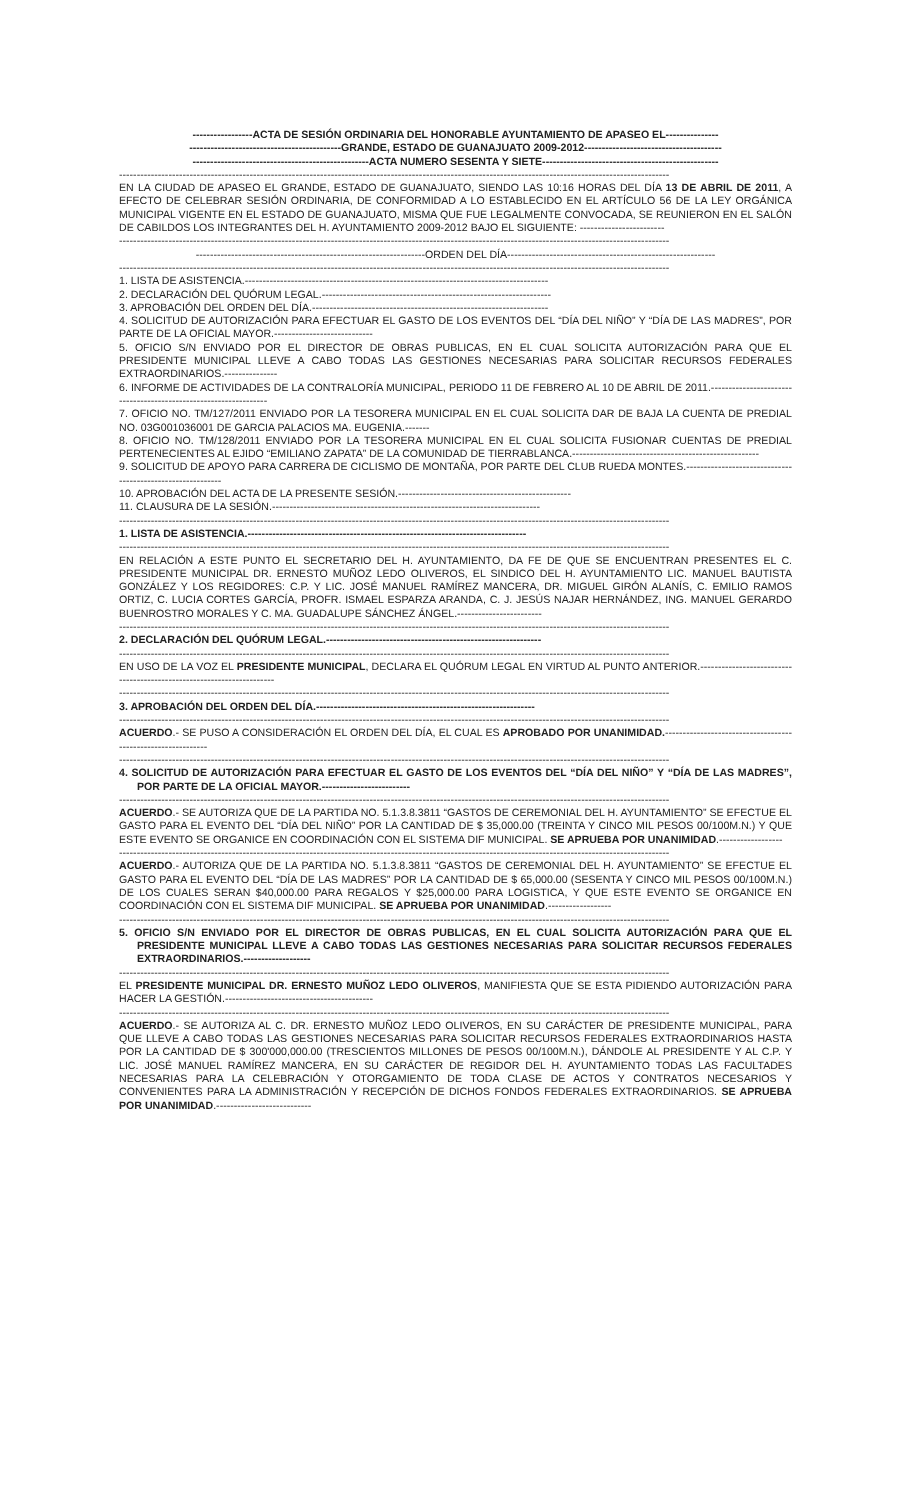-----------------ACTA DE SESIÓN ORDINARIA DEL HONORABLE AYUNTAMIENTO DE APASEO EL---------------
-------------------------------------------GRANDE, ESTADO DE GUANAJUATO 2009-2012---------------------------------------
--------------------------------------------------ACTA NUMERO SESENTA Y SIETE--------------------------------------------------
------------------------------------------------------------------------------------------------------------------------------------------------------------
EN LA CIUDAD DE APASEO EL GRANDE, ESTADO DE GUANAJUATO, SIENDO LAS 10:16 HORAS DEL DÍA 13 DE ABRIL DE 2011, A EFECTO DE CELEBRAR SESIÓN ORDINARIA, DE CONFORMIDAD A LO ESTABLECIDO EN EL ARTÍCULO 56 DE LA LEY ORGÁNICA MUNICIPAL VIGENTE EN EL ESTADO DE GUANAJUATO, MISMA QUE FUE LEGALMENTE CONVOCADA, SE REUNIERON EN EL SALÓN DE CABILDOS LOS INTEGRANTES DEL H. AYUNTAMIENTO 2009-2012 BAJO EL SIGUIENTE: ------------------------
------------------------------------------------------------------------------------------------------------------------------------------------------------
-----------------------------------------------------------------ORDEN DEL DÍA-----------------------------------------------------------
------------------------------------------------------------------------------------------------------------------------------------------------------------
1. LISTA DE ASISTENCIA.--------------------------------------------------------------------------------------
2. DECLARACIÓN DEL QUÓRUM LEGAL.-----------------------------------------------------------------
3. APROBACIÓN DEL ORDEN DEL DÍA.-------------------------------------------------------------------
4. SOLICITUD DE AUTORIZACIÓN PARA EFECTUAR EL GASTO DE LOS EVENTOS DEL “DÍA DEL NIÑO” Y “DÍA DE LAS MADRES”, POR PARTE DE LA OFICIAL MAYOR.----------------------------
5. OFICIO S/N ENVIADO POR EL DIRECTOR DE OBRAS PUBLICAS, EN EL CUAL SOLICITA AUTORIZACIÓN PARA QUE EL PRESIDENTE MUNICIPAL LLEVE A CABO TODAS LAS GESTIONES NECESARIAS PARA SOLICITAR RECURSOS FEDERALES EXTRAORDINARIOS.---------------
6. INFORME DE ACTIVIDADES DE LA CONTRALORÍA MUNICIPAL, PERIODO 11 DE FEBRERO AL 10 DE ABRIL DE 2011.-----------------------------------------------------------------
7. OFICIO NO. TM/127/2011 ENVIADO POR LA TESORERA MUNICIPAL EN EL CUAL SOLICITA DAR DE BAJA LA CUENTA DE PREDIAL NO. 03G001036001 DE GARCIA PALACIOS MA. EUGENIA.-------
8. OFICIO NO. TM/128/2011 ENVIADO POR LA TESORERA MUNICIPAL EN EL CUAL SOLICITA FUSIONAR CUENTAS DE PREDIAL PERTENECIENTES AL EJIDO “EMILIANO ZAPATA” DE LA COMUNIDAD DE TIERRABLANCA.-----------------------------------------------------
9. SOLICITUD DE APOYO PARA CARRERA DE CICLISMO DE MONTAÑA, POR PARTE DEL CLUB RUEDA MONTES.-----------------------------------------------------------
10. APROBACIÓN DEL ACTA DE LA PRESENTE SESIÓN.-------------------------------------------------
11. CLAUSURA DE LA SESIÓN.----------------------------------------------------------------------------
------------------------------------------------------------------------------------------------------------------------------------------------------------
1. LISTA DE ASISTENCIA.-------------------------------------------------------------------------------
------------------------------------------------------------------------------------------------------------------------------------------------------------
EN RELACIÓN A ESTE PUNTO EL SECRETARIO DEL H. AYUNTAMIENTO, DA FE DE QUE SE ENCUENTRAN PRESENTES EL C. PRESIDENTE MUNICIPAL DR. ERNESTO MUÑOZ LEDO OLIVEROS, EL SINDICO DEL H. AYUNTAMIENTO LIC. MANUEL BAUTISTA GONZÁLEZ Y LOS REGIDORES: C.P. Y LIC. JOSÉ MANUEL RAMÍREZ MANCERA, DR. MIGUEL GIRÓN ALANÍS, C. EMILIO RAMOS ORTIZ, C. LUCIA CORTES GARCÍA, PROFR. ISMAEL ESPARZA ARANDA, C. J. JESÚS NAJAR HERNÁNDEZ, ING. MANUEL GERARDO BUENROSTRO MORALES Y C. MA. GUADALUPE SÁNCHEZ ÁNGEL.------------------------
------------------------------------------------------------------------------------------------------------------------------------------------------------
2. DECLARACIÓN DEL QUÓRUM LEGAL.-------------------------------------------------------------
------------------------------------------------------------------------------------------------------------------------------------------------------------
EN USO DE LA VOZ EL PRESIDENTE MUNICIPAL, DECLARA EL QUÓRUM LEGAL EN VIRTUD AL PUNTO ANTERIOR.----------------------------------------------------------------------
------------------------------------------------------------------------------------------------------------------------------------------------------------
3. APROBACIÓN DEL ORDEN DEL DÍA.--------------------------------------------------------------
------------------------------------------------------------------------------------------------------------------------------------------------------------
ACUERDO.- SE PUSO A CONSIDERACIÓN EL ORDEN DEL DÍA, EL CUAL ES APROBADO POR UNANIMIDAD.-------------------------------------------------------------
------------------------------------------------------------------------------------------------------------------------------------------------------------
4. SOLICITUD DE AUTORIZACIÓN PARA EFECTUAR EL GASTO DE LOS EVENTOS DEL “DÍA DEL NIÑO” Y “DÍA DE LAS MADRES”, POR PARTE DE LA OFICIAL MAYOR.-------------------------
------------------------------------------------------------------------------------------------------------------------------------------------------------
ACUERDO.- SE AUTORIZA QUE DE LA PARTIDA NO. 5.1.3.8.3811 “GASTOS DE CEREMONIAL DEL H. AYUNTAMIENTO” SE EFECTUE EL GASTO PARA EL EVENTO DEL “DÍA DEL NIÑO” POR LA CANTIDAD DE $ 35,000.00 (TREINTA Y CINCO MIL PESOS 00/100M.N.) Y QUE ESTE EVENTO SE ORGANICE EN COORDINACIÓN CON EL SISTEMA DIF MUNICIPAL. SE APRUEBA POR UNANIMIDAD.------------------
------------------------------------------------------------------------------------------------------------------------------------------------------------
ACUERDO.- AUTORIZA QUE DE LA PARTIDA NO. 5.1.3.8.3811 “GASTOS DE CEREMONIAL DEL H. AYUNTAMIENTO” SE EFECTUE EL GASTO PARA EL EVENTO DEL “DÍA DE LAS MADRES” POR LA CANTIDAD DE $ 65,000.00 (SESENTA Y CINCO MIL PESOS 00/100M.N.) DE LOS CUALES SERAN $40,000.00 PARA REGALOS Y $25,000.00 PARA LOGISTICA, Y QUE ESTE EVENTO SE ORGANICE EN COORDINACIÓN CON EL SISTEMA DIF MUNICIPAL. SE APRUEBA POR UNANIMIDAD.------------------
------------------------------------------------------------------------------------------------------------------------------------------------------------
5. OFICIO S/N ENVIADO POR EL DIRECTOR DE OBRAS PUBLICAS, EN EL CUAL SOLICITA AUTORIZACIÓN PARA QUE EL PRESIDENTE MUNICIPAL LLEVE A CABO TODAS LAS GESTIONES NECESARIAS PARA SOLICITAR RECURSOS FEDERALES EXTRAORDINARIOS.-------------------
------------------------------------------------------------------------------------------------------------------------------------------------------------
EL PRESIDENTE MUNICIPAL DR. ERNESTO MUÑOZ LEDO OLIVEROS, MANIFIESTA QUE SE ESTA PIDIENDO AUTORIZACIÓN PARA HACER LA GESTIÓN.------------------------------------------
------------------------------------------------------------------------------------------------------------------------------------------------------------
ACUERDO.- SE AUTORIZA AL C. DR. ERNESTO MUÑOZ LEDO OLIVEROS, EN SU CARÁCTER DE PRESIDENTE MUNICIPAL, PARA QUE LLEVE A CABO TODAS LAS GESTIONES NECESARIAS PARA SOLICITAR RECURSOS FEDERALES EXTRAORDINARIOS HASTA POR LA CANTIDAD DE $ 300'000,000.00 (TRESCIENTOS MILLONES DE PESOS 00/100M.N.), DÁNDOLE AL PRESIDENTE Y AL C.P. Y LIC. JOSÉ MANUEL RAMÍREZ MANCERA, EN SU CARÁCTER DE REGIDOR DEL H. AYUNTAMIENTO TODAS LAS FACULTADES NECESARIAS PARA LA CELEBRACIÓN Y OTORGAMIENTO DE TODA CLASE DE ACTOS Y CONTRATOS NECESARIOS Y CONVENIENTES PARA LA ADMINISTRACIÓN Y RECEPCIÓN DE DICHOS FONDOS FEDERALES EXTRAORDINARIOS. SE APRUEBA POR UNANIMIDAD.---------------------------